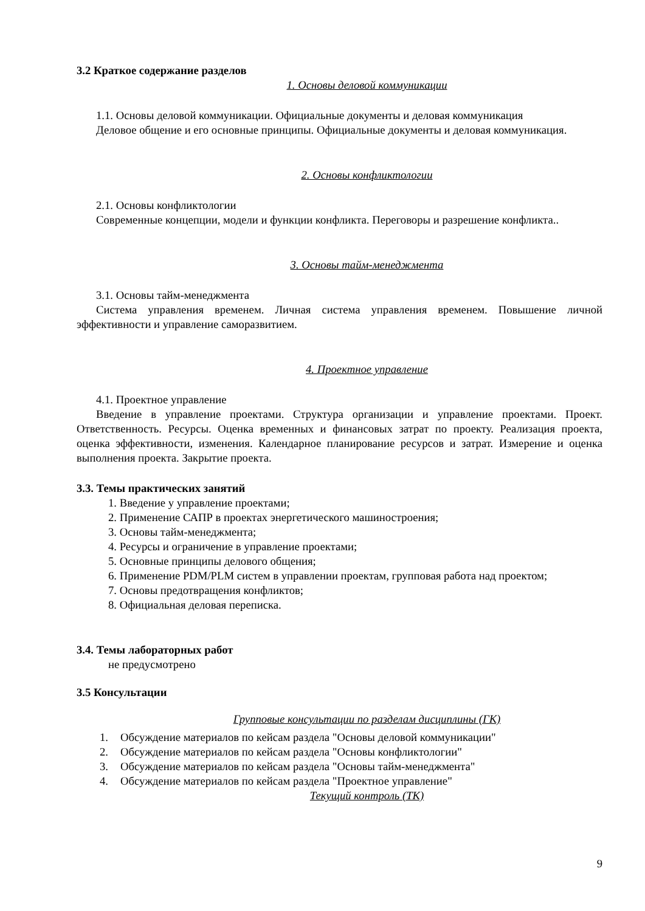3.2 Краткое содержание разделов
1. Основы деловой коммуникации
1.1. Основы деловой коммуникации. Официальные документы и деловая коммуникация
Деловое общение и его основные принципы. Официальные документы и деловая коммуникация.
2. Основы конфликтологии
2.1. Основы конфликтологии
Современные концепции, модели и функции конфликта. Переговоры и разрешение конфликта..
3. Основы тайм-менеджмента
3.1. Основы тайм-менеджмента
Система управления временем. Личная система управления временем. Повышение личной эффективности и управление саморазвитием.
4. Проектное управление
4.1. Проектное управление
Введение в управление проектами. Структура организации и управление проектами. Проект. Ответственность. Ресурсы. Оценка временных и финансовых затрат по проекту. Реализация проекта, оценка эффективности, изменения. Календарное планирование ресурсов и затрат. Измерение и оценка выполнения проекта. Закрытие проекта.
3.3. Темы практических занятий
1. Введение у управление проектами;
2. Применение САПР в проектах энергетического машиностроения;
3. Основы тайм-менеджмента;
4. Ресурсы и ограничение в управление проектами;
5. Основные принципы делового общения;
6. Применение PDM/PLM систем в управлении проектам, групповая работа над проектом;
7. Основы предотвращения конфликтов;
8. Официальная деловая переписка.
3.4. Темы лабораторных работ
не предусмотрено
3.5 Консультации
Групповые консультации по разделам дисциплины (ГК)
1. Обсуждение материалов по кейсам раздела "Основы деловой коммуникации"
2. Обсуждение материалов по кейсам раздела "Основы конфликтологии"
3. Обсуждение материалов по кейсам раздела "Основы тайм-менеджмента"
4. Обсуждение материалов по кейсам раздела "Проектное управление"
Текущий контроль (ТК)
9